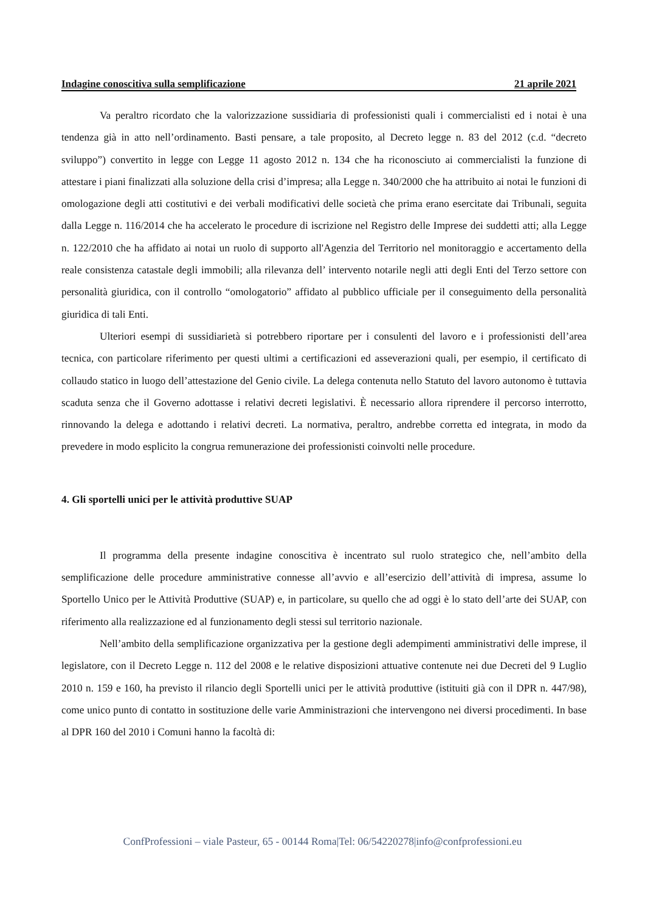Indagine conoscitiva sulla semplificazione 21 aprile 2021
Va peraltro ricordato che la valorizzazione sussidiaria di professionisti quali i commercialisti ed i notai è una tendenza già in atto nell’ordinamento. Basti pensare, a tale proposito, al Decreto legge n. 83 del 2012 (c.d. “decreto sviluppo”) convertito in legge con Legge 11 agosto 2012 n. 134 che ha riconosciuto ai commercialisti la funzione di attestare i piani finalizzati alla soluzione della crisi d’impresa; alla Legge n. 340/2000 che ha attribuito ai notai le funzioni di omologazione degli atti costitutivi e dei verbali modificativi delle società che prima erano esercitate dai Tribunali, seguita dalla Legge n. 116/2014 che ha accelerato le procedure di iscrizione nel Registro delle Imprese dei suddetti atti; alla Legge n. 122/2010 che ha affidato ai notai un ruolo di supporto all'Agenzia del Territorio nel monitoraggio e accertamento della reale consistenza catastale degli immobili; alla rilevanza dell’ intervento notarile negli atti degli Enti del Terzo settore con personalità giuridica, con il controllo “omologatorio” affidato al pubblico ufficiale per il conseguimento della personalità giuridica di tali Enti.
Ulteriori esempi di sussidiarietà si potrebbero riportare per i consulenti del lavoro e i professionisti dell’area tecnica, con particolare riferimento per questi ultimi a certificazioni ed asseverazioni quali, per esempio, il certificato di collaudo statico in luogo dell’attestazione del Genio civile. La delega contenuta nello Statuto del lavoro autonomo è tuttavia scaduta senza che il Governo adottasse i relativi decreti legislativi. È necessario allora riprendere il percorso interrotto, rinnovando la delega e adottando i relativi decreti. La normativa, peraltro, andrebbe corretta ed integrata, in modo da prevedere in modo esplicito la congrua remunerazione dei professionisti coinvolti nelle procedure.
4. Gli sportelli unici per le attività produttive SUAP
Il programma della presente indagine conoscitiva è incentrato sul ruolo strategico che, nell’ambito della semplificazione delle procedure amministrative connesse all’avvio e all’esercizio dell’attività di impresa, assume lo Sportello Unico per le Attività Produttive (SUAP) e, in particolare, su quello che ad oggi è lo stato dell’arte dei SUAP, con riferimento alla realizzazione ed al funzionamento degli stessi sul territorio nazionale.
Nell’ambito della semplificazione organizzativa per la gestione degli adempimenti amministrativi delle imprese, il legislatore, con il Decreto Legge n. 112 del 2008 e le relative disposizioni attuative contenute nei due Decreti del 9 Luglio 2010 n. 159 e 160, ha previsto il rilancio degli Sportelli unici per le attività produttive (istituiti già con il DPR n. 447/98), come unico punto di contatto in sostituzione delle varie Amministrazioni che intervengono nei diversi procedimenti. In base al DPR 160 del 2010 i Comuni hanno la facoltà di:
ConfProfessioni – viale Pasteur, 65 - 00144 Roma|Tel: 06/54220278|info@confprofessioni.eu